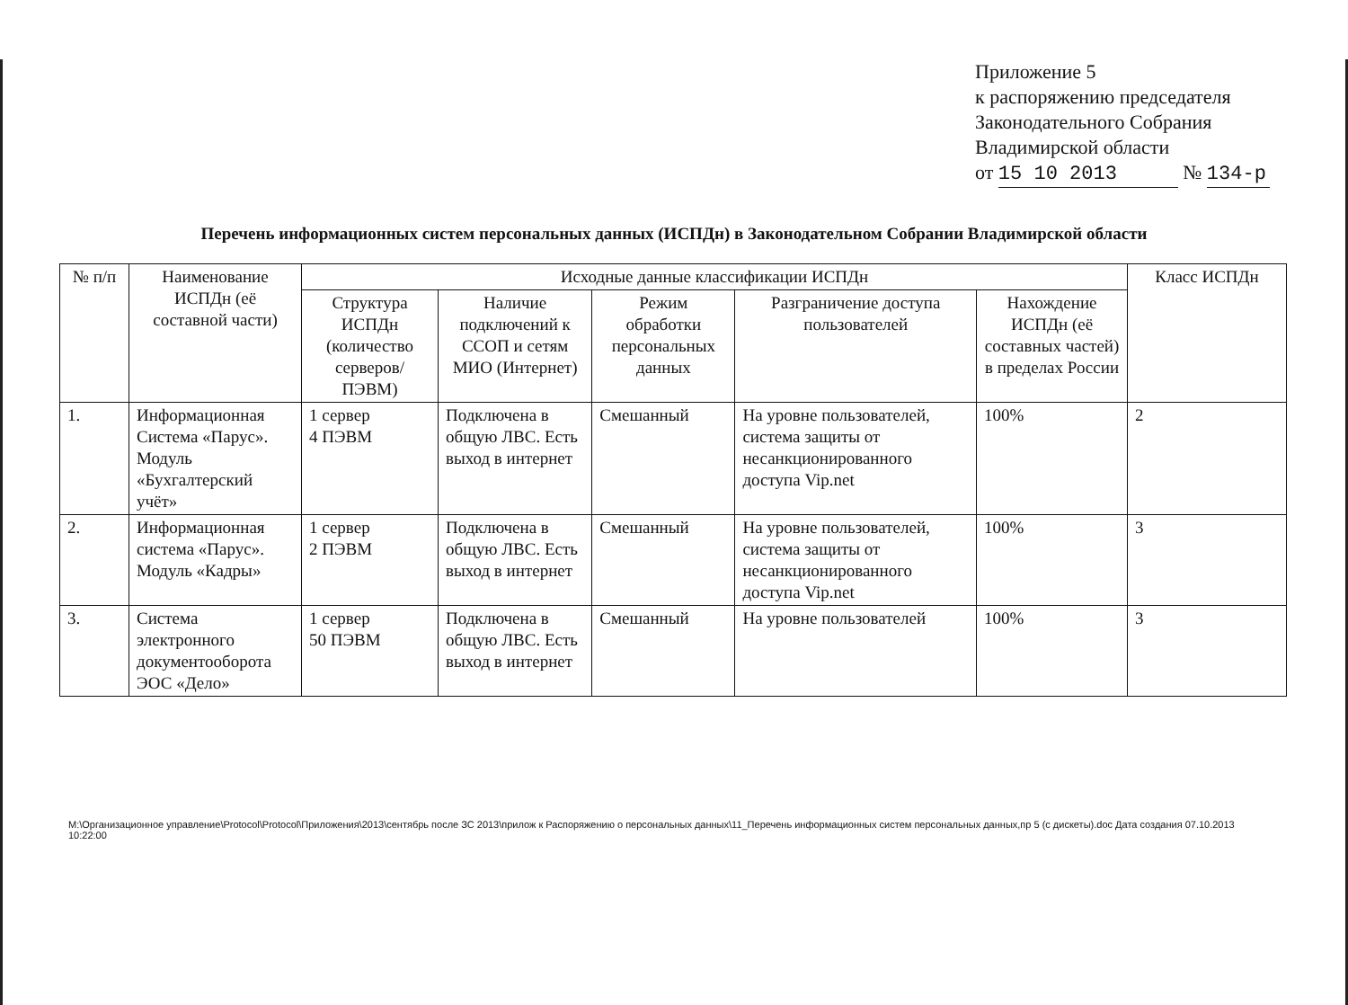Приложение 5
к распоряжению председателя
Законодательного Собрания
Владимирской области
от 15 10 2013 № 134-р
Перечень информационных систем персональных данных (ИСПДн) в Законодательном Собрании Владимирской области
| № п/п | Наименование ИСПДн (её составной части) | Исходные данные классификации ИСПДн | | | | | Класс ИСПДн |
| --- | --- | --- | --- | --- | --- | --- | --- |
| | | Структура ИСПДн (количество серверов/ПЭВМ) | Наличие подключений к ССОП и сетям МИО (Интернет) | Режим обработки персональных данных | Разграничение доступа пользователей | Нахождение ИСПДн (её составных частей) в пределах России | |
| 1. | Информационная Система «Парус». Модуль «Бухгалтерский учёт» | 1 сервер 4 ПЭВМ | Подключена в общую ЛВС. Есть выход в интернет | Смешанный | На уровне пользователей, система защиты от несанкционированного доступа Vip.net | 100% | 2 |
| 2. | Информационная система «Парус». Модуль «Кадры» | 1 сервер 2 ПЭВМ | Подключена в общую ЛВС. Есть выход в интернет | Смешанный | На уровне пользователей, система защиты от несанкционированного доступа Vip.net | 100% | 3 |
| 3. | Система электронного документооборота ЭОС «Дело» | 1 сервер 50 ПЭВМ | Подключена в общую ЛВС. Есть выход в интернет | Смешанный | На уровне пользователей | 100% | 3 |
M:\Организационное управление\Protocol\Protocol\Приложения\2013\сентябрь после ЗС 2013\прилож к Распоряжению о персональных данных\11_Перечень информационных систем персональных данных,пр 5 (с дискеты).doc Дата создания 07.10.2013 10:22:00